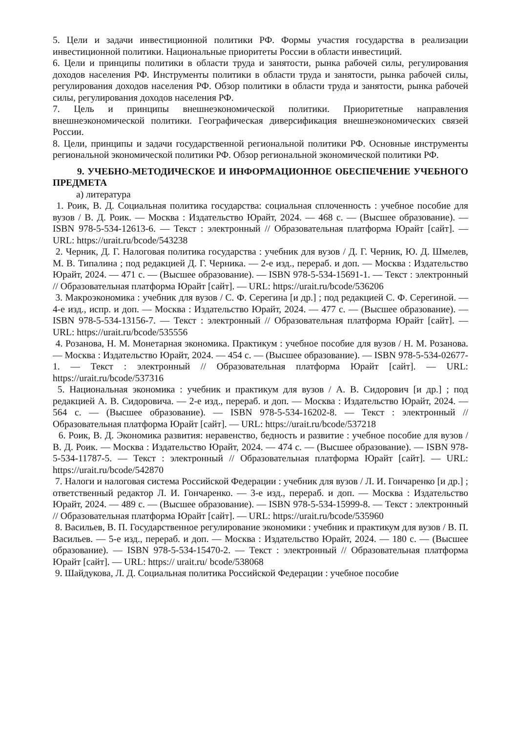5. Цели и задачи инвестиционной политики РФ. Формы участия государства в реализации инвестиционной политики. Национальные приоритеты России в области инвестиций.
6. Цели и принципы политики в области труда и занятости, рынка рабочей силы, регулирования доходов населения РФ. Инструменты политики в области труда и занятости, рынка рабочей силы, регулирования доходов населения РФ. Обзор политики в области труда и занятости, рынка рабочей силы, регулирования доходов населения РФ.
7. Цель и принципы внешнеэкономической политики. Приоритетные направления внешнеэкономической политики. Географическая диверсификация внешнеэкономических связей России.
8. Цели, принципы и задачи государственной региональной политики РФ. Основные инструменты региональной экономической политики РФ. Обзор региональной экономической политики РФ.
9. УЧЕБНО-МЕТОДИЧЕСКОЕ И ИНФОРМАЦИОННОЕ ОБЕСПЕЧЕНИЕ УЧЕБНОГО ПРЕДМЕТА
а) литература
1. Роик, В. Д. Социальная политика государства: социальная сплоченность : учебное пособие для вузов / В. Д. Роик. — Москва : Издательство Юрайт, 2024. — 468 с. — (Высшее образование). — ISBN 978-5-534-12613-6. — Текст : электронный // Образовательная платформа Юрайт [сайт]. — URL: https://urait.ru/bcode/543238
2. Черник, Д. Г. Налоговая политика государства : учебник для вузов / Д. Г. Черник, Ю. Д. Шмелев, М. В. Типалина ; под редакцией Д. Г. Черника. — 2-е изд., перераб. и доп. — Москва : Издательство Юрайт, 2024. — 471 с. — (Высшее образование). — ISBN 978-5-534-15691-1. — Текст : электронный // Образовательная платформа Юрайт [сайт]. — URL: https://urait.ru/bcode/536206
3. Макроэкономика : учебник для вузов / С. Ф. Серегина [и др.] ; под редакцией С. Ф. Серегиной. — 4-е изд., испр. и доп. — Москва : Издательство Юрайт, 2024. — 477 с. — (Высшее образование). — ISBN 978-5-534-13156-7. — Текст : электронный // Образовательная платформа Юрайт [сайт]. — URL: https://urait.ru/bcode/535556
4. Розанова, Н. М. Монетарная экономика. Практикум : учебное пособие для вузов / Н. М. Розанова. — Москва : Издательство Юрайт, 2024. — 454 с. — (Высшее образование). — ISBN 978-5-534-02677-1. — Текст : электронный // Образовательная платформа Юрайт [сайт]. — URL: https://urait.ru/bcode/537316
5. Национальная экономика : учебник и практикум для вузов / А. В. Сидорович [и др.] ; под редакцией А. В. Сидоровича. — 2-е изд., перераб. и доп. — Москва : Издательство Юрайт, 2024. — 564 с. — (Высшее образование). — ISBN 978-5-534-16202-8. — Текст : электронный // Образовательная платформа Юрайт [сайт]. — URL: https://urait.ru/bcode/537218
6. Роик, В. Д. Экономика развития: неравенство, бедность и развитие : учебное пособие для вузов / В. Д. Роик. — Москва : Издательство Юрайт, 2024. — 474 с. — (Высшее образование). — ISBN 978-5-534-11787-5. — Текст : электронный // Образовательная платформа Юрайт [сайт]. — URL: https://urait.ru/bcode/542870
7. Налоги и налоговая система Российской Федерации : учебник для вузов / Л. И. Гончаренко [и др.] ; ответственный редактор Л. И. Гончаренко. — 3-е изд., перераб. и доп. — Москва : Издательство Юрайт, 2024. — 489 с. — (Высшее образование). — ISBN 978-5-534-15999-8. — Текст : электронный // Образовательная платформа Юрайт [сайт]. — URL: https://urait.ru/bcode/535960
8. Васильев, В. П. Государственное регулирование экономики : учебник и практикум для вузов / В. П. Васильев. — 5-е изд., перераб. и доп. — Москва : Издательство Юрайт, 2024. — 180 с. — (Высшее образование). — ISBN 978-5-534-15470-2. — Текст : электронный // Образовательная платформа Юрайт [сайт]. — URL: https:// urait.ru/ bcode/538068
9. Шайдукова, Л. Д. Социальная политика Российской Федерации : учебное пособие